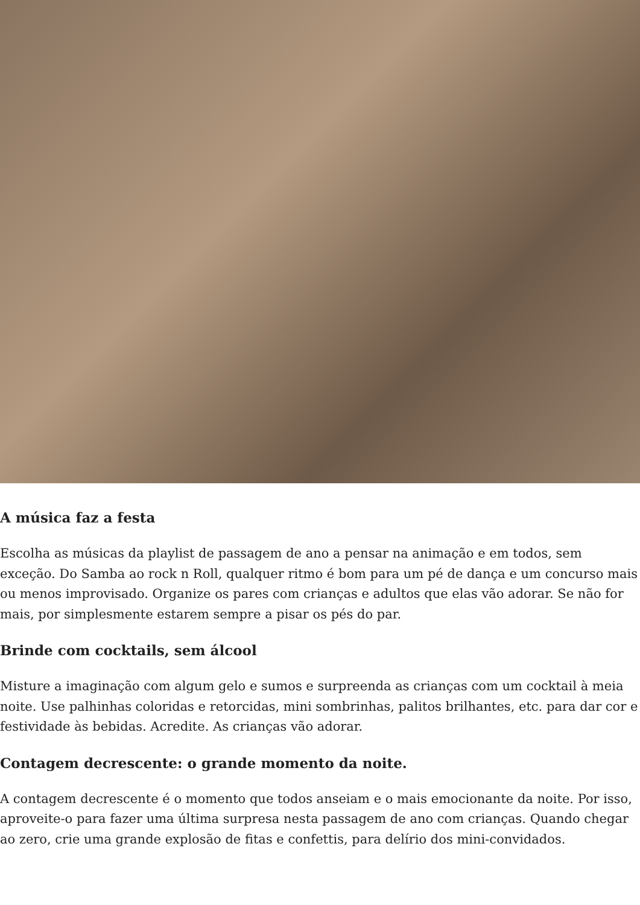A música faz a festa
Escolha as músicas da playlist de passagem de ano a pensar na animação e em todos, sem exceção. Do Samba ao rock n Roll, qualquer ritmo é bom para um pé de dança e um concurso mais ou menos improvisado. Organize os pares com crianças e adultos que elas vão adorar. Se não for mais, por simplesmente estarem sempre a pisar os pés do par.
Brinde com cocktails, sem álcool
Misture a imaginação com algum gelo e sumos e surpreenda as crianças com um cocktail à meia noite. Use palhinhas coloridas e retorcidas, mini sombrinhas, palitos brilhantes, etc. para dar cor e festividade às bebidas. Acredite. As crianças vão adorar.
Contagem decrescente: o grande momento da noite.
A contagem decrescente é o momento que todos anseiam e o mais emocionante da noite. Por isso, aproveite-o para fazer uma última surpresa nesta passagem de ano com crianças. Quando chegar ao zero, crie uma grande explosão de fitas e confettis, para delírio dos mini-convidados.